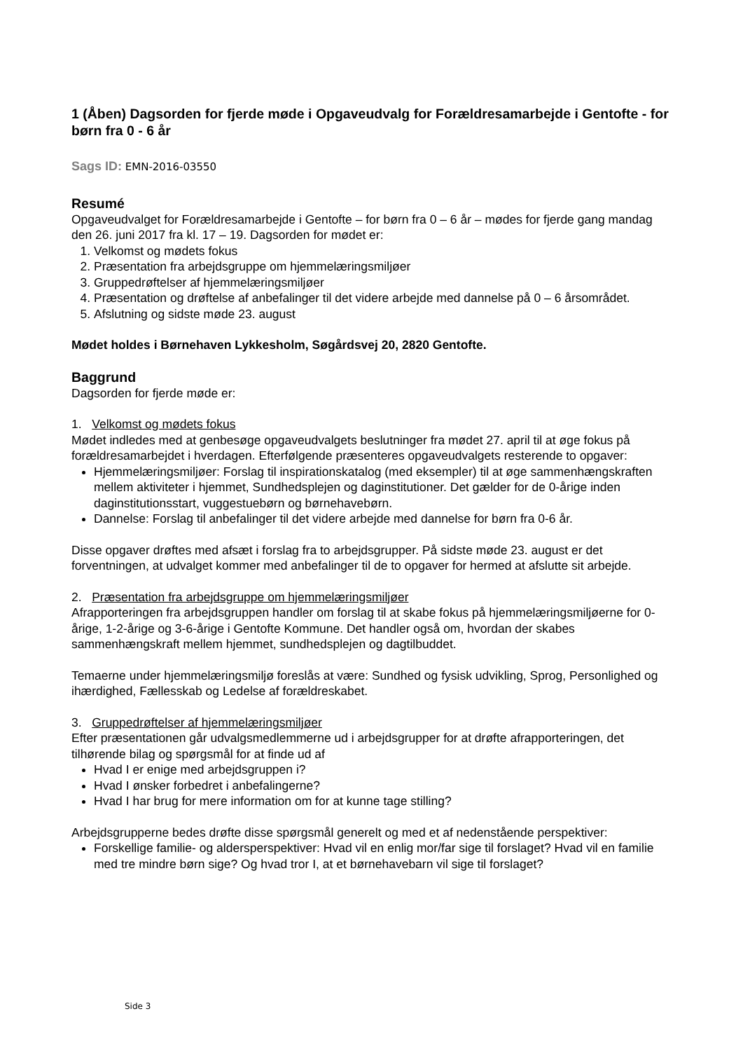1 (Åben) Dagsorden for fjerde møde i Opgaveudvalg for Forældresamarbejde i Gentofte - for børn fra 0 - 6 år
Sags ID: EMN-2016-03550
Resumé
Opgaveudvalget for Forældresamarbejde i Gentofte – for børn fra 0 – 6 år – mødes for fjerde gang mandag den 26. juni 2017 fra kl. 17 – 19. Dagsorden for mødet er:
1. Velkomst og mødets fokus
2. Præsentation fra arbejdsgruppe om hjemmelæringsmiljøer
3. Gruppedrøftelser af hjemmelæringsmiljøer
4. Præsentation og drøftelse af anbefalinger til det videre arbejde med dannelse på 0 – 6 årsområdet.
5. Afslutning og sidste møde 23. august
Mødet holdes i Børnehaven Lykkesholm, Søgårdsvej 20, 2820 Gentofte.
Baggrund
Dagsorden for fjerde møde er:
1. Velkomst og mødets fokus
Mødet indledes med at genbesøge opgaveudvalgets beslutninger fra mødet 27. april til at øge fokus på forældresamarbejdet i hverdagen. Efterfølgende præsenteres opgaveudvalgets resterende to opgaver:
Hjemmelæringsmiljøer: Forslag til inspirationskatalog (med eksempler) til at øge sammenhængskraften mellem aktiviteter i hjemmet, Sundhedsplejen og daginstitutioner. Det gælder for de 0-årige inden daginstitutionsstart, vuggestuebørn og børnehavebørn.
Dannelse: Forslag til anbefalinger til det videre arbejde med dannelse for børn fra 0-6 år.
Disse opgaver drøftes med afsæt i forslag fra to arbejdsgrupper. På sidste møde 23. august er det forventningen, at udvalget kommer med anbefalinger til de to opgaver for hermed at afslutte sit arbejde.
2. Præsentation fra arbejdsgruppe om hjemmelæringsmiljøer
Afrapporteringen fra arbejdsgruppen handler om forslag til at skabe fokus på hjemmelæringsmiljøerne for 0-årige, 1-2-årige og 3-6-årige i Gentofte Kommune. Det handler også om, hvordan der skabes sammenhængskraft mellem hjemmet, sundhedsplejen og dagtilbuddet.
Temaerne under hjemmelæringsmiljø foreslås at være: Sundhed og fysisk udvikling, Sprog, Personlighed og ihærdighed, Fællesskab og Ledelse af forældreskabet.
3. Gruppedrøftelser af hjemmelæringsmiljøer
Efter præsentationen går udvalgsmedlemmerne ud i arbejdsgrupper for at drøfte afrapporteringen, det tilhørende bilag og spørgsmål for at finde ud af
Hvad I er enige med arbejdsgruppen i?
Hvad I ønsker forbedret i anbefalingerne?
Hvad I har brug for mere information om for at kunne tage stilling?
Arbejdsgrupperne bedes drøfte disse spørgsmål generelt og med et af nedenstående perspektiver:
Forskellige familie- og aldersperspektiver: Hvad vil en enlig mor/far sige til forslaget? Hvad vil en familie med tre mindre børn sige? Og hvad tror I, at et børnehavebarn vil sige til forslaget?
Side 3